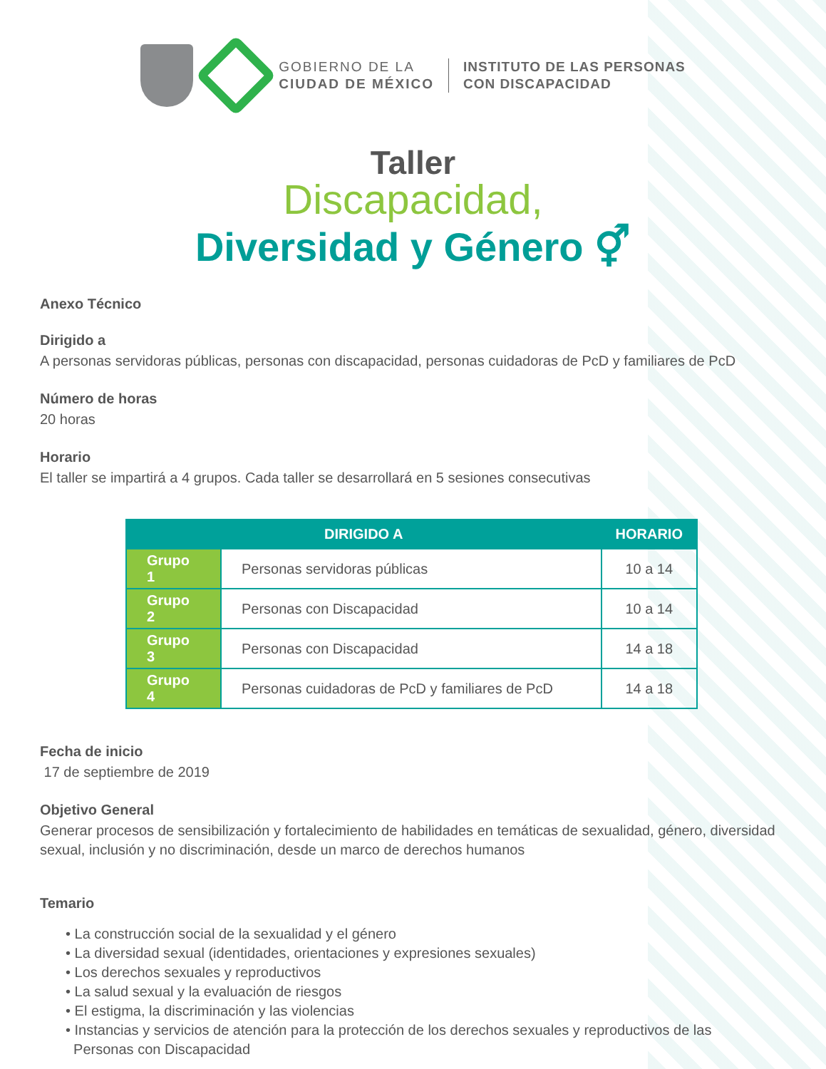GOBIERNO DE LA
CIUDAD DE MÉXICO
INSTITUTO DE LAS PERSONAS
CON DISCAPACIDAD
Taller
Discapacidad,
Diversidad y Género ⚥
Anexo Técnico
Dirigido a
A personas servidoras públicas, personas con discapacidad, personas cuidadoras de PcD y familiares de PcD
Número de horas
20 horas
Horario
El taller se impartirá a 4 grupos. Cada taller se desarrollará en 5 sesiones consecutivas
| DIRIGIDO A | | HORARIO |
| --- | --- | --- |
| Grupo 1 | Personas servidoras públicas | 10 a 14 |
| Grupo 2 | Personas con Discapacidad | 10 a 14 |
| Grupo 3 | Personas con Discapacidad | 14 a 18 |
| Grupo 4 | Personas cuidadoras de PcD y familiares de PcD | 14 a 18 |
Fecha de inicio
17 de septiembre de 2019
Objetivo General
Generar procesos de sensibilización y fortalecimiento de habilidades en temáticas de sexualidad, género, diversidad sexual, inclusión y no discriminación, desde un marco de derechos humanos
Temario
• La construcción social de la sexualidad y el género
• La diversidad sexual (identidades, orientaciones y expresiones sexuales)
• Los derechos sexuales y reproductivos
• La salud sexual y la evaluación de riesgos
• El estigma, la discriminación y las violencias
• Instancias y servicios de atención para la protección de los derechos sexuales y reproductivos de las
Personas con Discapacidad